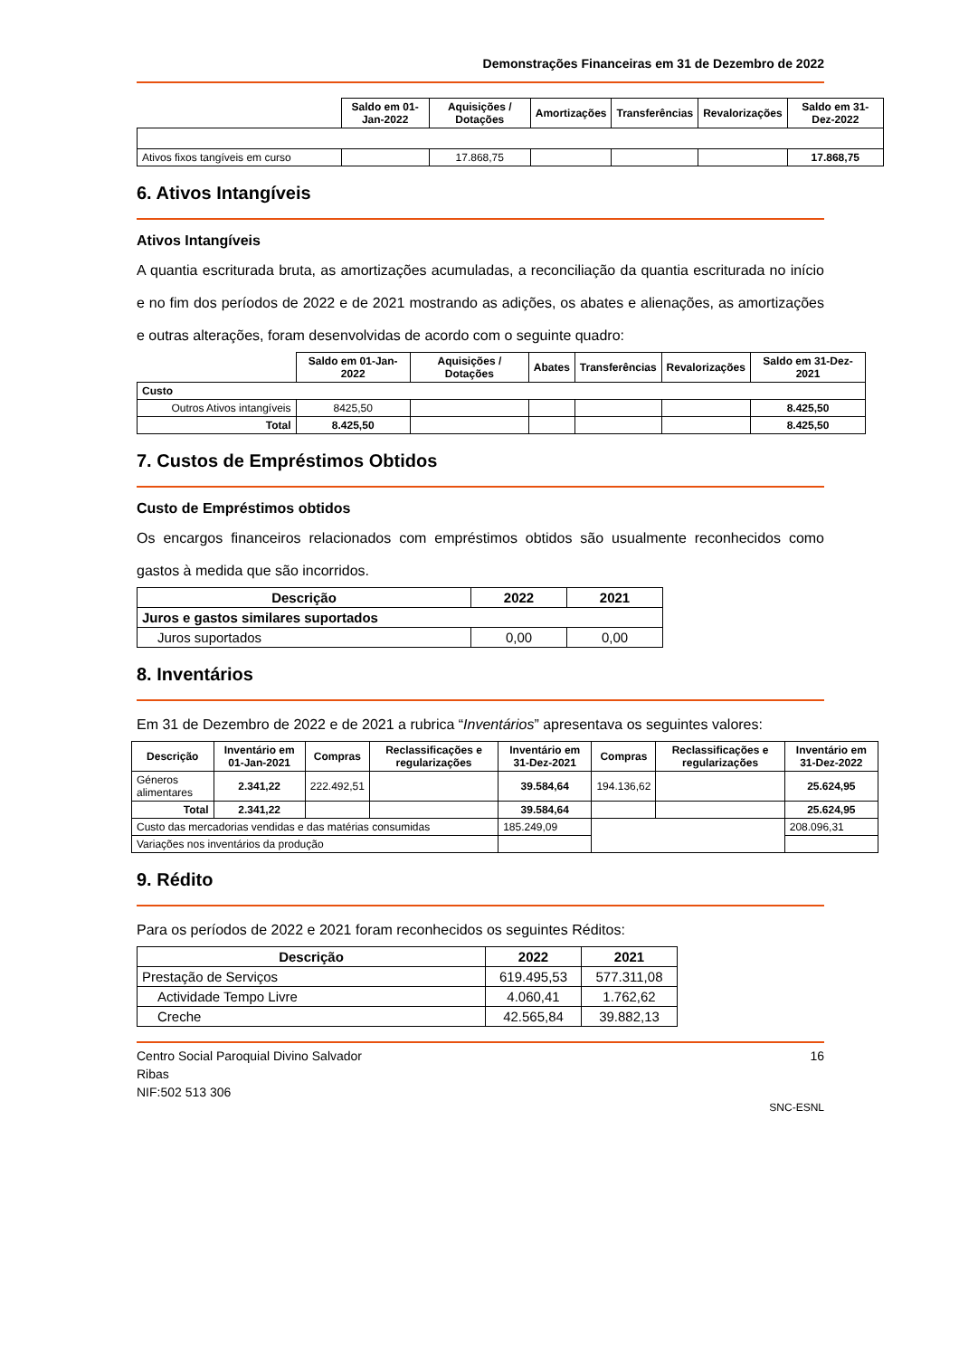Demonstrações Financeiras em 31 de Dezembro de 2022
| | Saldo em 01-Jan-2022 | Aquisições / Dotações | Amortizações | Transferências | Revalorizações | Saldo em 31-Dez-2022 |
| Ativos fixos tangíveis em curso | | 17.868,75 | | | | 17.868,75 |
6. Ativos Intangíveis
Ativos Intangíveis
A quantia escriturada bruta, as amortizações acumuladas, a reconciliação da quantia escriturada no início e no fim dos períodos de 2022 e de 2021 mostrando as adições, os abates e alienações, as amortizações e outras alterações, foram desenvolvidas de acordo com o seguinte quadro:
| | Saldo em 01-Jan-2022 | Aquisições / Dotações | Abates | Transferências | Revalorizações | Saldo em 31-Dez-2021 |
| Custo | | | | | | |
| Outros Ativos intangíveis | 8425,50 | | | | | 8.425,50 |
| Total | 8.425,50 | | | | | 8.425,50 |
7. Custos de Empréstimos Obtidos
Custo de Empréstimos obtidos
Os encargos financeiros relacionados com empréstimos obtidos são usualmente reconhecidos como gastos à medida que são incorridos.
| Descrição | 2022 | 2021 |
| --- | --- | --- |
| Juros e gastos similares suportados | | |
| Juros suportados | 0,00 | 0,00 |
8. Inventários
Em 31 de Dezembro de 2022 e de 2021 a rubrica “Inventários” apresentava os seguintes valores:
| Descrição | Inventário em 01-Jan-2021 | Compras | Reclassificações e regularizações | Inventário em 31-Dez-2021 | Compras | Reclassificações e regularizações | Inventário em 31-Dez-2022 |
| --- | --- | --- | --- | --- | --- | --- | --- |
| Géneros alimentares | 2.341,22 | 222.492,51 | | 39.584,64 | 194.136,62 | | 25.624,95 |
| Total | 2.341,22 | | | 39.584,64 | | | 25.624,95 |
| Custo das mercadorias vendidas e das matérias consumidas | | | | 185.249,09 | | | 208.096,31 |
| Variações nos inventários da produção | | | | | | | |
9. Rédito
Para os períodos de 2022 e 2021 foram reconhecidos os seguintes Réditos:
| Descrição | 2022 | 2021 |
| --- | --- | --- |
| Prestação de Serviços | 619.495,53 | 577.311,08 |
| Actividade Tempo Livre | 4.060,41 | 1.762,62 |
| Creche | 42.565,84 | 39.882,13 |
Centro Social Paroquial Divino Salvador
Ribas
NIF:502 513 306
16
SNC-ESNL